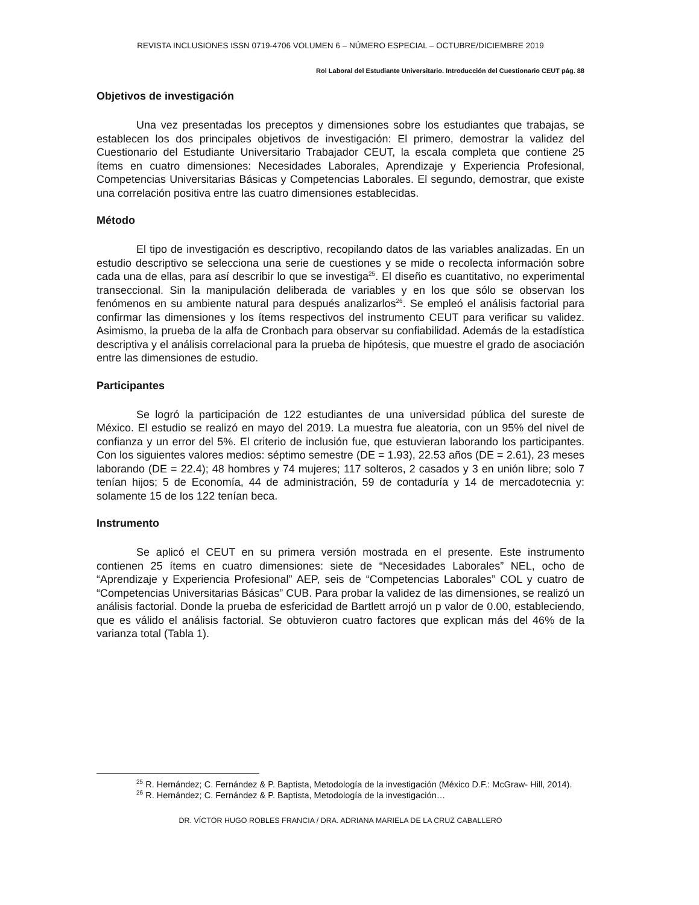REVISTA INCLUSIONES ISSN 0719-4706 VOLUMEN 6 – NÚMERO ESPECIAL – OCTUBRE/DICIEMBRE 2019
Rol Laboral del Estudiante Universitario. Introducción del Cuestionario CEUT pág. 88
Objetivos de investigación
Una vez presentadas los preceptos y dimensiones sobre los estudiantes que trabajas, se establecen los dos principales objetivos de investigación: El primero, demostrar la validez del Cuestionario del Estudiante Universitario Trabajador CEUT, la escala completa que contiene 25 ítems en cuatro dimensiones: Necesidades Laborales, Aprendizaje y Experiencia Profesional, Competencias Universitarias Básicas y Competencias Laborales. El segundo, demostrar, que existe una correlación positiva entre las cuatro dimensiones establecidas.
Método
El tipo de investigación es descriptivo, recopilando datos de las variables analizadas. En un estudio descriptivo se selecciona una serie de cuestiones y se mide o recolecta información sobre cada una de ellas, para así describir lo que se investiga<sup>25</sup>. El diseño es cuantitativo, no experimental transeccional. Sin la manipulación deliberada de variables y en los que sólo se observan los fenómenos en su ambiente natural para después analizarlos<sup>26</sup>. Se empleó el análisis factorial para confirmar las dimensiones y los ítems respectivos del instrumento CEUT para verificar su validez. Asimismo, la prueba de la alfa de Cronbach para observar su confiabilidad. Además de la estadística descriptiva y el análisis correlacional para la prueba de hipótesis, que muestre el grado de asociación entre las dimensiones de estudio.
Participantes
Se logró la participación de 122 estudiantes de una universidad pública del sureste de México. El estudio se realizó en mayo del 2019. La muestra fue aleatoria, con un 95% del nivel de confianza y un error del 5%. El criterio de inclusión fue, que estuvieran laborando los participantes. Con los siguientes valores medios: séptimo semestre (DE = 1.93), 22.53 años (DE = 2.61), 23 meses laborando (DE = 22.4); 48 hombres y 74 mujeres; 117 solteros, 2 casados y 3 en unión libre; solo 7 tenían hijos; 5 de Economía, 44 de administración, 59 de contaduría y 14 de mercadotecnia y: solamente 15 de los 122 tenían beca.
Instrumento
Se aplicó el CEUT en su primera versión mostrada en el presente. Este instrumento contienen 25 ítems en cuatro dimensiones: siete de “Necesidades Laborales” NEL, ocho de “Aprendizaje y Experiencia Profesional” AEP, seis de “Competencias Laborales” COL y cuatro de “Competencias Universitarias Básicas” CUB. Para probar la validez de las dimensiones, se realizó un análisis factorial. Donde la prueba de esfericidad de Bartlett arrojó un p valor de 0.00, estableciendo, que es válido el análisis factorial. Se obtuvieron cuatro factores que explican más del 46% de la varianza total (Tabla 1).
<sup>25</sup> R. Hernández; C. Fernández & P. Baptista, Metodología de la investigación (México D.F.: McGraw- Hill, 2014).
<sup>26</sup> R. Hernández; C. Fernández & P. Baptista, Metodología de la investigación…
DR. VÍCTOR HUGO ROBLES FRANCIA / DRA. ADRIANA MARIELA DE LA CRUZ CABALLERO